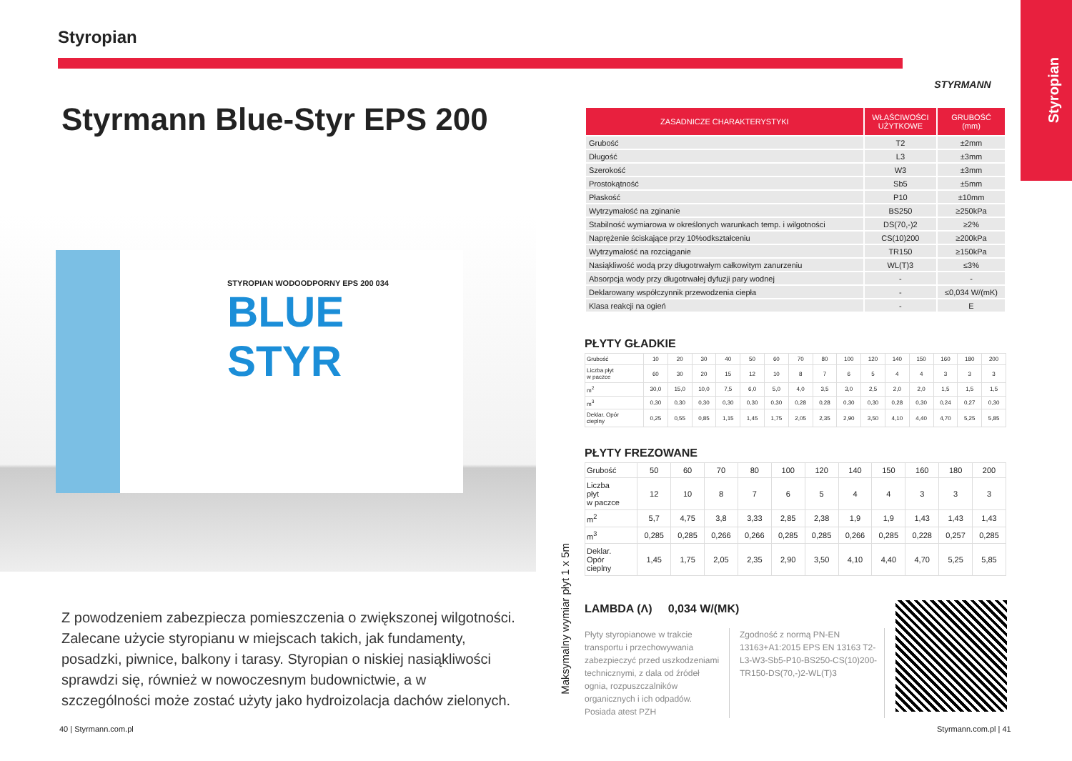Styropian
Styropian STYRMANN
Styrmann Blue-Styr EPS 200
STYROPIAN WODOODPORNY EPS 200 034
BLUE
STYR
Z powodzeniem zabezpiecza pomieszczenia o zwiększonej wilgotności. Zalecane użycie styropianu w miejscach takich, jak fundamenty, posadzki, piwnice, balkony i tarasy. Styropian o niskiej nasiąkliwości sprawdzi się, również w nowoczesnym budownictwie, a w szczególności może zostać użyty jako hydroizolacja dachów zielonych.
Maksymalny wymiar płyt 1 x 5m
| ZASADNICZE CHARAKTERYSTYKI | WŁAŚCIWOŚCI UŻYTKOWE | GRUBOŚĆ (mm) |
| --- | --- | --- |
| Grubość | T2 | ±2mm |
| Długość | L3 | ±3mm |
| Szerokość | W3 | ±3mm |
| Prostokątność | Sb5 | ±5mm |
| Płaskość | P10 | ±10mm |
| Wytrzymałość na zginanie | BS250 | ≥250kPa |
| Stabilność wymiarowa w określonych warunkach temp. i wilgotności | DS(70,-)2 | ≥2% |
| Naprężenie ściskające przy 10%odkształceniu | CS(10)200 | ≥200kPa |
| Wytrzymałość na rozciąganie | TR150 | ≥150kPa |
| Nasiąkliwość wodą przy długotrwałym całkowitym zanurzeniu | WL(T)3 | ≤3% |
| Absorpcja wody przy długotrwałej dyfuzji pary wodnej | - | - |
| Deklarowany współczynnik przewodzenia ciepła | - | ≤0,034 W/(mK) |
| Klasa reakcji na ogień | - | E |
PŁYTY GŁADKIE
| Grubość | 10 | 20 | 30 | 40 | 50 | 60 | 70 | 80 | 100 | 120 | 140 | 150 | 160 | 180 | 200 |
| Liczba płyt w paczce | 60 | 30 | 20 | 15 | 12 | 10 | 8 | 7 | 6 | 5 | 4 | 4 | 3 | 3 | 3 |
| m<sup>2</sup> | 30,0 | 15,0 | 10,0 | 7,5 | 6,0 | 5,0 | 4,0 | 3,5 | 3,0 | 2,5 | 2,0 | 2,0 | 1,5 | 1,5 | 1,5 |
| m<sup>3</sup> | 0,30 | 0,30 | 0,30 | 0,30 | 0,30 | 0,30 | 0,28 | 0,28 | 0,30 | 0,30 | 0,28 | 0,30 | 0,24 | 0,27 | 0,30 |
| Deklar. Opór cieplny | 0,25 | 0,55 | 0,85 | 1,15 | 1,45 | 1,75 | 2,05 | 2,35 | 2,90 | 3,50 | 4,10 | 4,40 | 4,70 | 5,25 | 5,85 |
PŁYTY FREZOWANE
| Grubość | 50 | 60 | 70 | 80 | 100 | 120 | 140 | 150 | 160 | 180 | 200 |
| Liczba płyt w paczce | 12 | 10 | 8 | 7 | 6 | 5 | 4 | 4 | 3 | 3 | 3 |
| m<sup>2</sup> | 5,7 | 4,75 | 3,8 | 3,33 | 2,85 | 2,38 | 1,9 | 1,9 | 1,43 | 1,43 | 1,43 |
| m<sup>3</sup> | 0,285 | 0,285 | 0,266 | 0,266 | 0,285 | 0,285 | 0,266 | 0,285 | 0,228 | 0,257 | 0,285 |
| Deklar. Opór cieplny | 1,45 | 1,75 | 2,05 | 2,35 | 2,90 | 3,50 | 4,10 | 4,40 | 4,70 | 5,25 | 5,85 |
LAMBDA (Λ) 0,034 W/(MK)
Płyty styropianowe w trakcie transportu i przechowywania zabezpieczyć przed uszkodzeniami technicznymi, z dala od źródeł ognia, rozpuszczalników organicznych i ich odpadów. Posiada atest PZH
Zgodność z normą PN-EN 13163+A1:2015 EPS EN 13163 T2-L3-W3-Sb5-P10-BS250-CS(10)200-TR150-DS(70,-)2-WL(T)3
40 | Styrmann.com.pl Styrmann.com.pl | 41